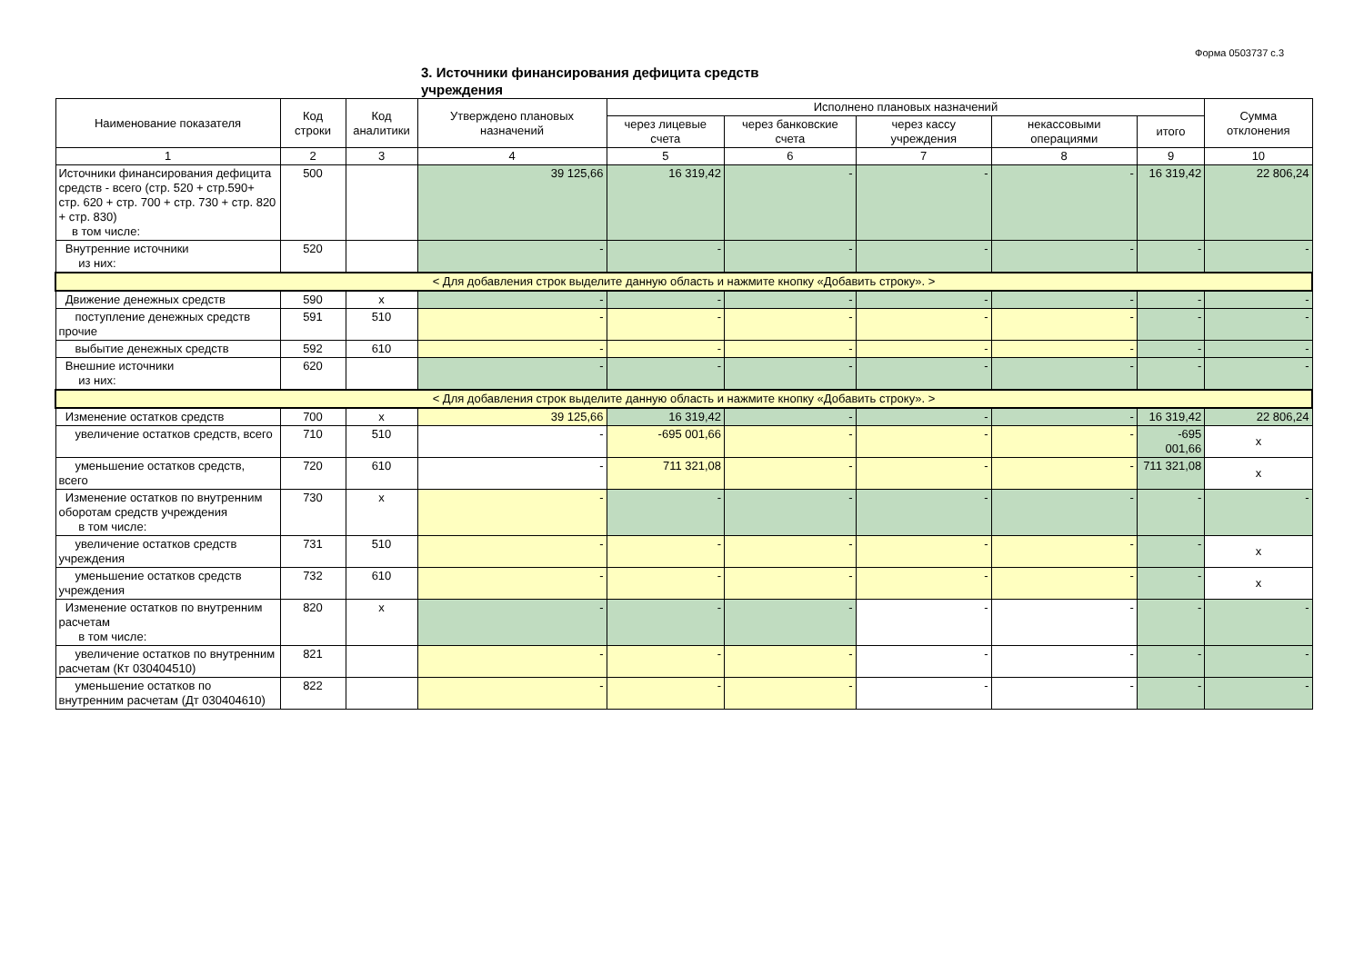Форма 0503737 с.3
3. Источники финансирования дефицита средств учреждения
| Наименование показателя | Код строки | Код аналитики | Утверждено плановых назначений | Исполнено плановых назначений | | | | | Сумма отклонения |
| --- | --- | --- | --- | --- | --- | --- | --- | --- | --- |
| | | | | через лицевые счета | через банковские счета | через кассу учреждения | некассовыми операциями | итого | |
| 1 | 2 | 3 | 4 | 5 | 6 | 7 | 8 | 9 | 10 |
| Источники финансирования дефицита средств - всего (стр. 520 + стр.590+ стр. 620 + стр. 700 + стр. 730 + стр. 820 + стр. 830) в том числе: | 500 | | 39 125,66 | 16 319,42 | - | - | - | 16 319,42 | 22 806,24 |
| Внутренние источники из них: | 520 | | - | - | - | - | - | - | - |
| < Для добавления строк выделите данную область и нажмите кнопку «Добавить строку». > | | | | | | | | | |
| Движение денежных средств | 590 | x | - | - | - | - | - | - | - |
| поступление денежных средств прочие | 591 | 510 | - | - | - | - | - | - | - |
| выбытие денежных средств | 592 | 610 | - | - | - | - | - | - | - |
| Внешние источники из них: | 620 | | - | - | - | - | - | - | - |
| < Для добавления строк выделите данную область и нажмите кнопку «Добавить строку». > | | | | | | | | | |
| Изменение остатков средств | 700 | x | 39 125,66 | 16 319,42 | - | - | - | 16 319,42 | 22 806,24 |
| увеличение остатков средств, всего | 710 | 510 | - | -695 001,66 | - | - | - | -695 001,66 | x |
| уменьшение остатков средств, всего | 720 | 610 | - | 711 321,08 | - | - | - | 711 321,08 | x |
| Изменение остатков по внутренним оборотам средств учреждения в том числе: | 730 | x | - | - | - | - | - | - | - |
| увеличение остатков средств учреждения | 731 | 510 | - | - | - | - | - | - | x |
| уменьшение остатков средств учреждения | 732 | 610 | - | - | - | - | - | - | x |
| Изменение остатков по внутренним расчетам в том числе: | 820 | x | - | - | - | - | - | - | - |
| увеличение остатков по внутренним расчетам (Кт 030404510) | 821 | | - | - | - | - | - | - | - |
| уменьшение остатков по внутренним расчетам (Дт 030404610) | 822 | | - | - | - | - | - | - | - |